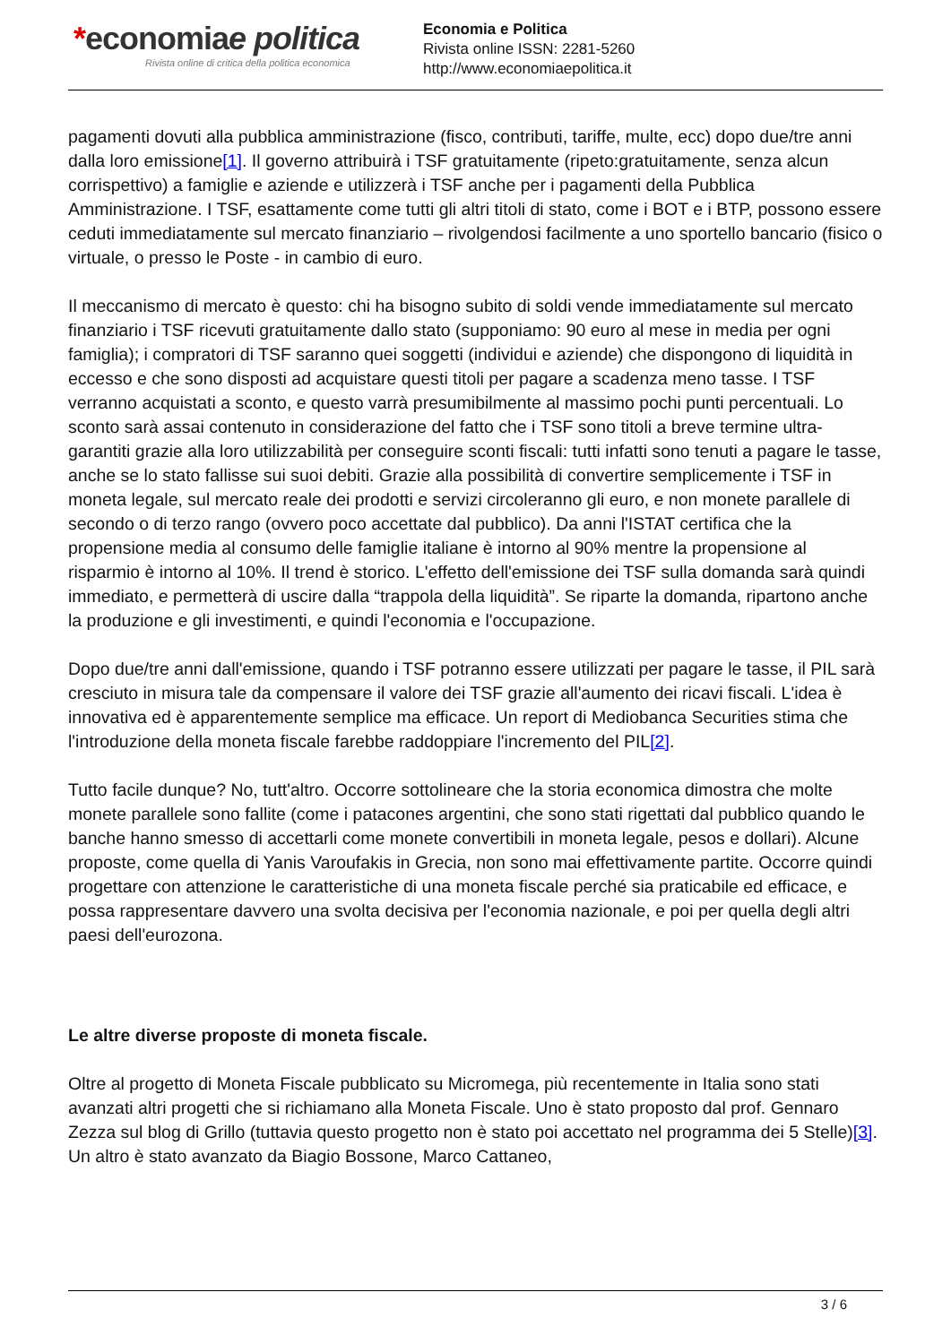*economiae politica
Rivista online di critica della politica economica
Economia e Politica
Rivista online ISSN: 2281-5260
http://www.economiaepolitica.it
pagamenti dovuti alla pubblica amministrazione (fisco, contributi, tariffe, multe, ecc) dopo due/tre anni dalla loro emissione[1]. Il governo attribuirà i TSF gratuitamente (ripeto:gratuitamente, senza alcun corrispettivo) a famiglie e aziende e utilizzerà i TSF anche per i pagamenti della Pubblica Amministrazione. I TSF, esattamente come tutti gli altri titoli di stato, come i BOT e i BTP, possono essere ceduti immediatamente sul mercato finanziario – rivolgendosi facilmente a uno sportello bancario (fisico o virtuale, o presso le Poste - in cambio di euro.
Il meccanismo di mercato è questo: chi ha bisogno subito di soldi vende immediatamente sul mercato finanziario i TSF ricevuti gratuitamente dallo stato (supponiamo: 90 euro al mese in media per ogni famiglia); i compratori di TSF saranno quei soggetti (individui e aziende) che dispongono di liquidità in eccesso e che sono disposti ad acquistare questi titoli per pagare a scadenza meno tasse. I TSF verranno acquistati a sconto, e questo varrà presumibilmente al massimo pochi punti percentuali. Lo sconto sarà assai contenuto in considerazione del fatto che i TSF sono titoli a breve termine ultra-garantiti grazie alla loro utilizzabilità per conseguire sconti fiscali: tutti infatti sono tenuti a pagare le tasse, anche se lo stato fallisse sui suoi debiti. Grazie alla possibilità di convertire semplicemente i TSF in moneta legale, sul mercato reale dei prodotti e servizi circoleranno gli euro, e non monete parallele di secondo o di terzo rango (ovvero poco accettate dal pubblico). Da anni l'ISTAT certifica che la propensione media al consumo delle famiglie italiane è intorno al 90% mentre la propensione al risparmio è intorno al 10%. Il trend è storico. L'effetto dell'emissione dei TSF sulla domanda sarà quindi immediato, e permetterà di uscire dalla “trappola della liquidità”. Se riparte la domanda, ripartono anche la produzione e gli investimenti, e quindi l'economia e l'occupazione.
Dopo due/tre anni dall'emissione, quando i TSF potranno essere utilizzati per pagare le tasse, il PIL sarà cresciuto in misura tale da compensare il valore dei TSF grazie all'aumento dei ricavi fiscali. L'idea è innovativa ed è apparentemente semplice ma efficace. Un report di Mediobanca Securities stima che l'introduzione della moneta fiscale farebbe raddoppiare l'incremento del PIL[2].
Tutto facile dunque? No, tutt'altro. Occorre sottolineare che la storia economica dimostra che molte monete parallele sono fallite (come i patacones argentini, che sono stati rigettati dal pubblico quando le banche hanno smesso di accettarli come monete convertibili in moneta legale, pesos e dollari). Alcune proposte, come quella di Yanis Varoufakis in Grecia, non sono mai effettivamente partite. Occorre quindi progettare con attenzione le caratteristiche di una moneta fiscale perché sia praticabile ed efficace, e possa rappresentare davvero una svolta decisiva per l'economia nazionale, e poi per quella degli altri paesi dell'eurozona.
Le altre diverse proposte di moneta fiscale.
Oltre al progetto di Moneta Fiscale pubblicato su Micromega, più recentemente in Italia sono stati avanzati altri progetti che si richiamano alla Moneta Fiscale. Uno è stato proposto dal prof. Gennaro Zezza sul blog di Grillo (tuttavia questo progetto non è stato poi accettato nel programma dei 5 Stelle)[3]. Un altro è stato avanzato da Biagio Bossone, Marco Cattaneo,
3 / 6